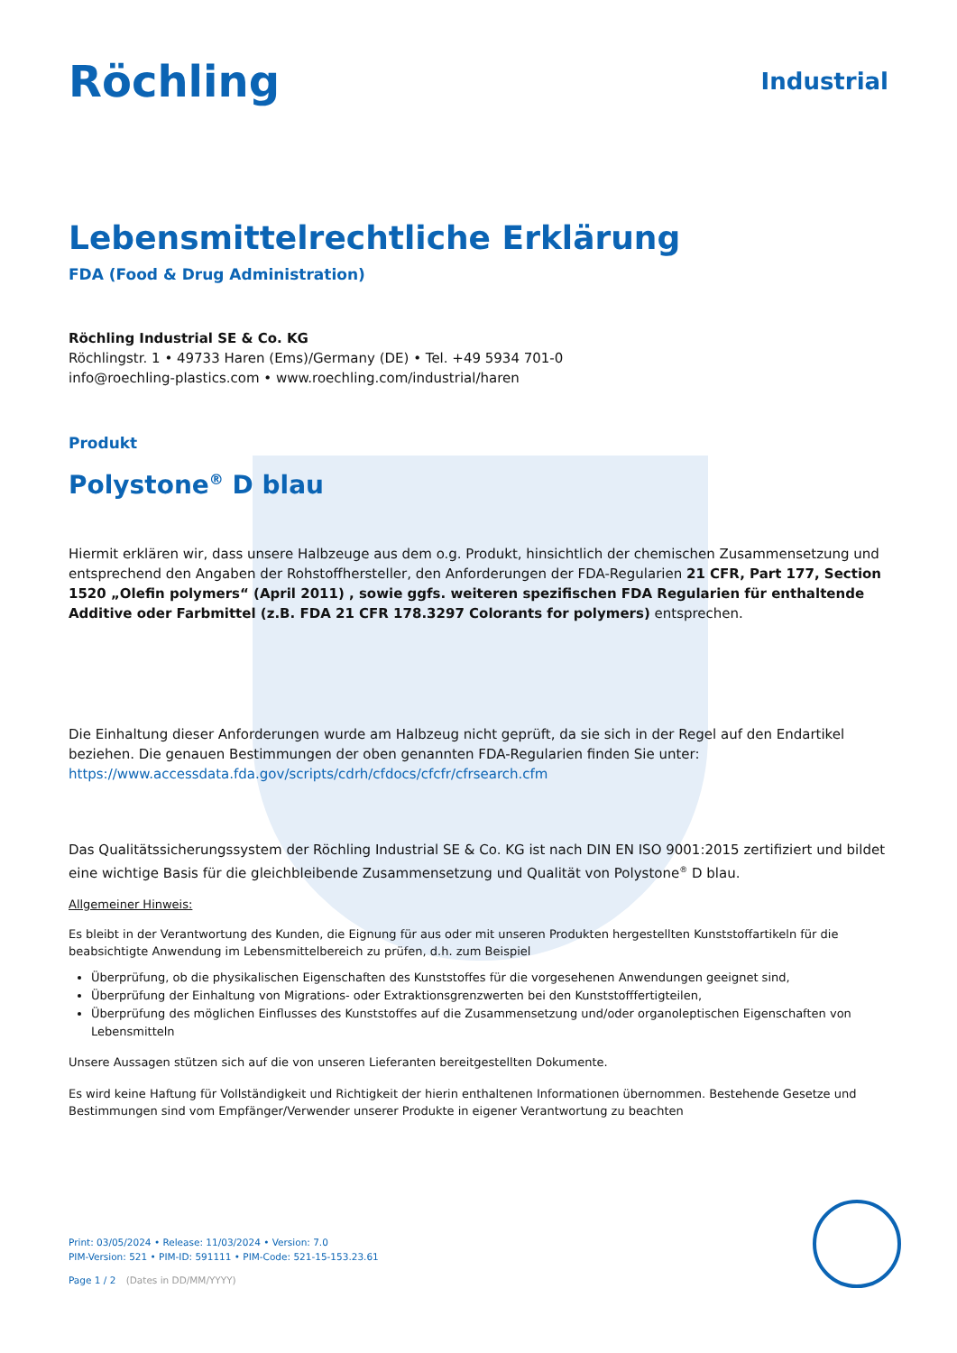Röchling
Industrial
Lebensmittelrechtliche Erklärung
FDA (Food & Drug Administration)
Röchling Industrial SE & Co. KG
Röchlingstr. 1 • 49733 Haren (Ems)/Germany (DE) • Tel. +49 5934 701-0
info@roechling-plastics.com • www.roechling.com/industrial/haren
Produkt
Polystone<sup>®</sup> D blau
Hiermit erklären wir, dass unsere Halbzeuge aus dem o.g. Produkt, hinsichtlich der chemischen Zusammensetzung und entsprechend den Angaben der Rohstoffhersteller, den Anforderungen der FDA-Regularien 21 CFR, Part 177, Section 1520 „Olefin polymers“ (April 2011) , sowie ggfs. weiteren spezifischen FDA Regularien für enthaltende Additive oder Farbmittel (z.B. FDA 21 CFR 178.3297 Colorants for polymers) entsprechen.
Die Einhaltung dieser Anforderungen wurde am Halbzeug nicht geprüft, da sie sich in der Regel auf den Endartikel beziehen. Die genauen Bestimmungen der oben genannten FDA-Regularien finden Sie unter:
https://www.accessdata.fda.gov/scripts/cdrh/cfdocs/cfcfr/cfrsearch.cfm
Das Qualitätssicherungssystem der Röchling Industrial SE & Co. KG ist nach DIN EN ISO 9001:2015 zertifiziert und bildet eine wichtige Basis für die gleichbleibende Zusammensetzung und Qualität von Polystone<sup>®</sup> D blau.
Allgemeiner Hinweis:
Es bleibt in der Verantwortung des Kunden, die Eignung für aus oder mit unseren Produkten hergestellten Kunststoffartikeln für die beabsichtigte Anwendung im Lebensmittelbereich zu prüfen, d.h. zum Beispiel
Überprüfung, ob die physikalischen Eigenschaften des Kunststoffes für die vorgesehenen Anwendungen geeignet sind,
Überprüfung der Einhaltung von Migrations- oder Extraktionsgrenzwerten bei den Kunststofffertigteilen,
Überprüfung des möglichen Einflusses des Kunststoffes auf die Zusammensetzung und/oder organoleptischen Eigenschaften von Lebensmitteln
Unsere Aussagen stützen sich auf die von unseren Lieferanten bereitgestellten Dokumente.
Es wird keine Haftung für Vollständigkeit und Richtigkeit der hierin enthaltenen Informationen übernommen. Bestehende Gesetze und Bestimmungen sind vom Empfänger/Verwender unserer Produkte in eigener Verantwortung zu beachten
Print: 03/05/2024 • Release: 11/03/2024 • Version: 7.0
PIM-Version: 521 • PIM-ID: 591111 • PIM-Code: 521-15-153.23.61
Page 1 / 2 (Dates in DD/MM/YYYY)